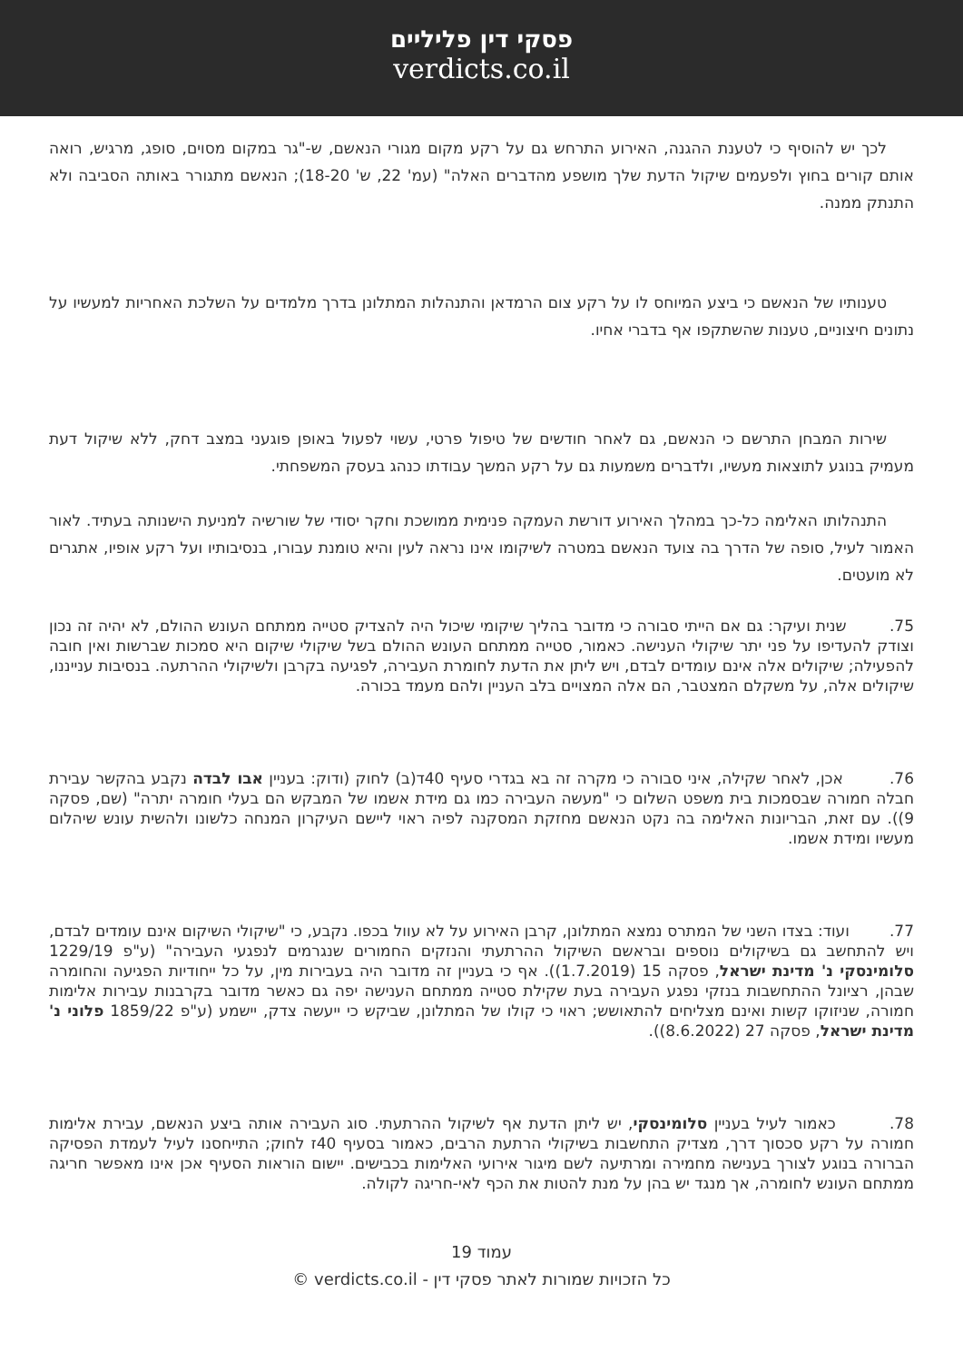פסקי דין פליליים
verdicts.co.il
לכך יש להוסיף כי לטענת ההגנה, האירוע התרחש גם על רקע מקום מגורי הנאשם, ש-"גר במקום מסוים, סופג, מרגיש, רואה אותם קורים בחוץ ולפעמים שיקול הדעת שלך מושפע מהדברים האלה" (עמ' 22, ש' 18-20); הנאשם מתגורר באותה הסביבה ולא התנתק ממנה.
טענותיו של הנאשם כי ביצע המיוחס לו על רקע צום הרמדאן והתנהלות המתלונן בדרך מלמדים על השלכת האחריות למעשיו על נתונים חיצוניים, טענות שהשתקפו אף בדברי אחיו.
שירות המבחן התרשם כי הנאשם, גם לאחר חודשים של טיפול פרטי, עשוי לפעול באופן פוגעני במצב דחק, ללא שיקול דעת מעמיק בנוגע לתוצאות מעשיו, ולדברים משמעות גם על רקע המשך עבודתו כנהג בעסק המשפחתי.
התנהלותו האלימה כל-כך במהלך האירוע דורשת העמקה פנימית ממושכת וחקר יסודי של שורשיה למניעת הישנותה בעתיד. לאור האמור לעיל, סופה של הדרך בה צועד הנאשם במטרה לשיקומו אינו נראה לעין והיא טומנת עבורו, בנסיבותיו ועל רקע אופיו, אתגרים לא מועטים.
75. שנית ועיקר: גם אם הייתי סבורה כי מדובר בהליך שיקומי שיכול היה להצדיק סטייה ממתחם העונש ההולם, לא יהיה זה נכון וצודק להעדיפו על פני יתר שיקולי הענישה. כאמור, סטייה ממתחם העונש ההולם בשל שיקולי שיקום היא סמכות שברשות ואין חובה להפעילה; שיקולים אלה אינם עומדים לבדם, ויש ליתן את הדעת לחומרת העבירה, לפגיעה בקרבן ולשיקולי ההרתעה. בנסיבות ענייננו, שיקולים אלה, על משקלם המצטבר, הם אלה המצויים בלב העניין ולהם מעמד בכורה.
76. אכן, לאחר שקילה, איני סבורה כי מקרה זה בא בגדרי סעיף 40ד(ב) לחוק (ודוק: בעניין אבו לבדה נקבע בהקשר עבירת חבלה חמורה שבסמכות בית משפט השלום כי "מעשה העבירה כמו גם מידת אשמו של המבקש הם בעלי חומרה יתרה" (שם, פסקה 9)). עם זאת, הבריונות האלימה בה נקט הנאשם מחזקת המסקנה לפיה ראוי ליישם העיקרון המנחה כלשונו ולהשית עונש שיהלום מעשיו ומידת אשמו.
77. ועוד: בצדו השני של המתרס נמצא המתלונן, קרבן האירוע על לא עוול בכפו. נקבע, כי "שיקולי השיקום אינם עומדים לבדם, ויש להתחשב גם בשיקולים נוספים ובראשם השיקול ההרתעתי והנזקים החמורים שנגרמים לנפגעי העבירה" (ע"פ 1229/19 סלומינסקי נ' מדינת ישראל, פסקה 15 (1.7.2019)). אף כי בעניין זה מדובר היה בעבירות מין, על כל ייחודיות הפגיעה והחומרה שבהן, רציונל ההתחשבות בנזקי נפגע העבירה בעת שקילת סטייה ממתחם הענישה יפה גם כאשר מדובר בקרבנות עבירות אלימות חמורה, שניזוקו קשות ואינם מצליחים להתאושש; ראוי כי קולו של המתלונן, שביקש כי ייעשה צדק, יישמע (ע"פ 1859/22 פלוני נ' מדינת ישראל, פסקה 27 (8.6.2022)).
78. כאמור לעיל בעניין סלומינסקי, יש ליתן הדעת אף לשיקול ההרתעתי. סוג העבירה אותה ביצע הנאשם, עבירת אלימות חמורה על רקע סכסוך דרך, מצדיק התחשבות בשיקולי הרתעת הרבים, כאמור בסעיף 40ז לחוק; התייחסנו לעיל לעמדת הפסיקה הברורה בנוגע לצורך בענישה מחמירה ומרתיעה לשם מיגור אירועי האלימות בכבישים. יישום הוראות הסעיף אכן אינו מאפשר חריגה ממתחם העונש לחומרה, אך מנגד יש בהן על מנת להטות את הכף לאי-חריגה לקולה.
עמוד 19
כל הזכויות שמורות לאתר פסקי דין - verdicts.co.il ©